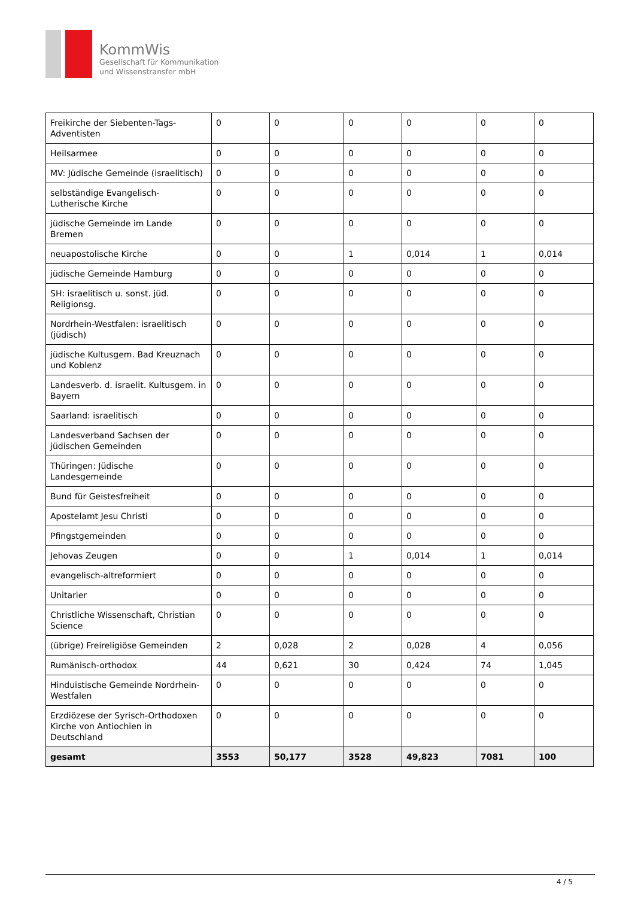KommWis
Gesellschaft für Kommunikation
und Wissenstransfer mbH
| Freikirche der Siebenten-Tags-Adventisten | 0 | 0 | 0 | 0 | 0 | 0 |
| Heilsarmee | 0 | 0 | 0 | 0 | 0 | 0 |
| MV: Jüdische Gemeinde (israelitisch) | 0 | 0 | 0 | 0 | 0 | 0 |
| selbständige Evangelisch-Lutherische Kirche | 0 | 0 | 0 | 0 | 0 | 0 |
| jüdische Gemeinde im Lande Bremen | 0 | 0 | 0 | 0 | 0 | 0 |
| neuapostolische Kirche | 0 | 0 | 1 | 0,014 | 1 | 0,014 |
| jüdische Gemeinde Hamburg | 0 | 0 | 0 | 0 | 0 | 0 |
| SH: israelitisch u. sonst. jüd. Religionsg. | 0 | 0 | 0 | 0 | 0 | 0 |
| Nordrhein-Westfalen: israelitisch (jüdisch) | 0 | 0 | 0 | 0 | 0 | 0 |
| jüdische Kultusgem. Bad Kreuznach und Koblenz | 0 | 0 | 0 | 0 | 0 | 0 |
| Landesverb. d. israelit. Kultusgem. in Bayern | 0 | 0 | 0 | 0 | 0 | 0 |
| Saarland: israelitisch | 0 | 0 | 0 | 0 | 0 | 0 |
| Landesverband Sachsen der jüdischen Gemeinden | 0 | 0 | 0 | 0 | 0 | 0 |
| Thüringen: Jüdische Landesgemeinde | 0 | 0 | 0 | 0 | 0 | 0 |
| Bund für Geistesfreiheit | 0 | 0 | 0 | 0 | 0 | 0 |
| Apostelamt Jesu Christi | 0 | 0 | 0 | 0 | 0 | 0 |
| Pfingstgemeinden | 0 | 0 | 0 | 0 | 0 | 0 |
| Jehovas Zeugen | 0 | 0 | 1 | 0,014 | 1 | 0,014 |
| evangelisch-altreformiert | 0 | 0 | 0 | 0 | 0 | 0 |
| Unitarier | 0 | 0 | 0 | 0 | 0 | 0 |
| Christliche Wissenschaft, Christian Science | 0 | 0 | 0 | 0 | 0 | 0 |
| (übrige) Freireligiöse Gemeinden | 2 | 0,028 | 2 | 0,028 | 4 | 0,056 |
| Rumänisch-orthodox | 44 | 0,621 | 30 | 0,424 | 74 | 1,045 |
| Hinduistische Gemeinde Nordrhein-Westfalen | 0 | 0 | 0 | 0 | 0 | 0 |
| Erzdiözese der Syrisch-Orthodoxen Kirche von Antiochien in Deutschland | 0 | 0 | 0 | 0 | 0 | 0 |
| gesamt | 3553 | 50,177 | 3528 | 49,823 | 7081 | 100 |
4 / 5